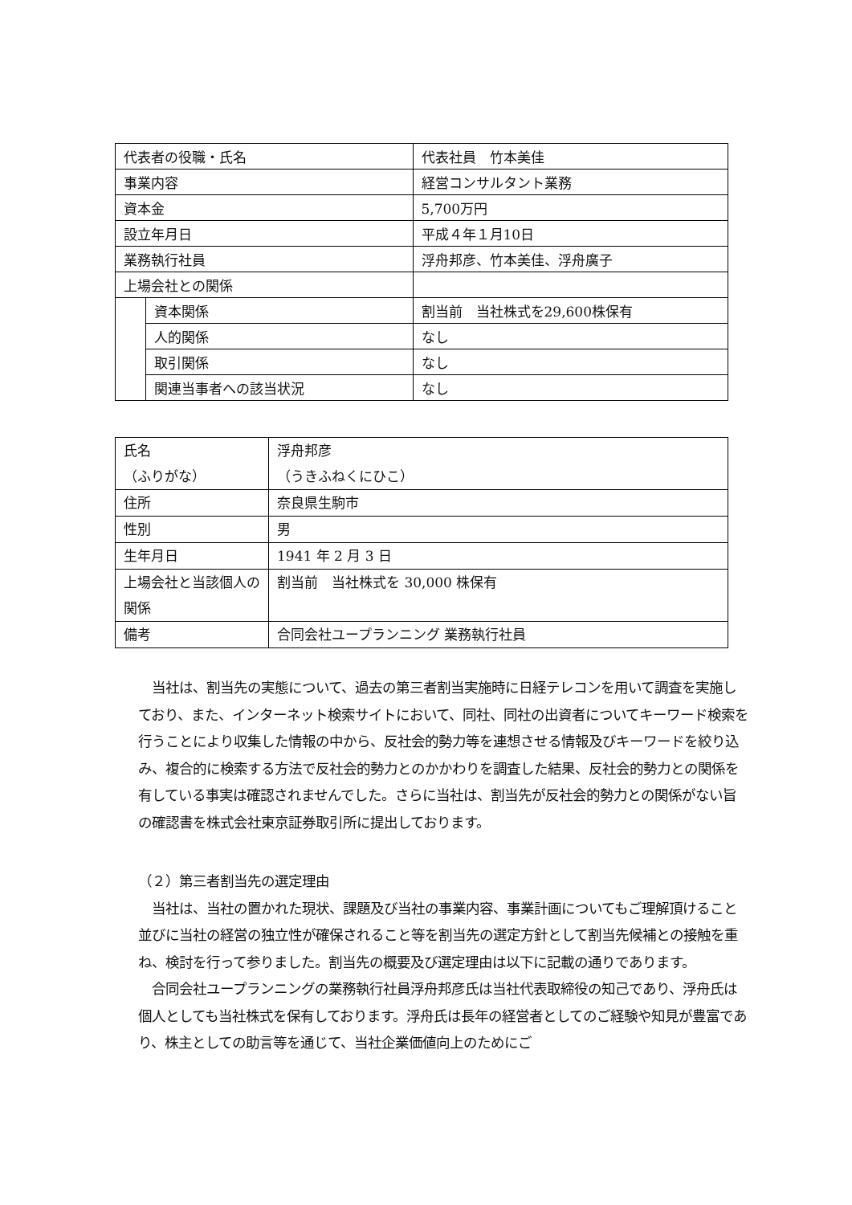| 代表者の役職・氏名 | | 代表社員 竹本美佳 |
| 事業内容 | | 経営コンサルタント業務 |
| 資本金 | | 5,700万円 |
| 設立年月日 | | 平成４年１月10日 |
| 業務執行社員 | | 浮舟邦彦、竹本美佳、浮舟廣子 |
| 上場会社との関係 | | |
| | 資本関係 | 割当前 当社株式を29,600株保有 |
| | 人的関係 | なし |
| | 取引関係 | なし |
| | 関連当事者への該当状況 | なし |
| 氏名 （ふりがな） | 浮舟邦彦 （うきふねくにひこ） |
| 住所 | 奈良県生駒市 |
| 性別 | 男 |
| 生年月日 | 1941 年 2 月 3 日 |
| 上場会社と当該個人の関係 | 割当前 当社株式を 30,000 株保有 |
| 備考 | 合同会社ユープランニング 業務執行社員 |
　当社は、割当先の実態について、過去の第三者割当実施時に日経テレコンを用いて調査を実施しており、また、インターネット検索サイトにおいて、同社、同社の出資者についてキーワード検索を行うことにより収集した情報の中から、反社会的勢力等を連想させる情報及びキーワードを絞り込み、複合的に検索する方法で反社会的勢力とのかかわりを調査した結果、反社会的勢力との関係を有している事実は確認されませんでした。さらに当社は、割当先が反社会的勢力との関係がない旨の確認書を株式会社東京証券取引所に提出しております。
（２）第三者割当先の選定理由
　当社は、当社の置かれた現状、課題及び当社の事業内容、事業計画についてもご理解頂けること並びに当社の経営の独立性が確保されること等を割当先の選定方針として割当先候補との接触を重ね、検討を行って参りました。割当先の概要及び選定理由は以下に記載の通りであります。
　合同会社ユープランニングの業務執行社員浮舟邦彦氏は当社代表取締役の知己であり、浮舟氏は個人としても当社株式を保有しております。浮舟氏は長年の経営者としてのご経験や知見が豊富であり、株主としての助言等を通じて、当社企業価値向上のためにご